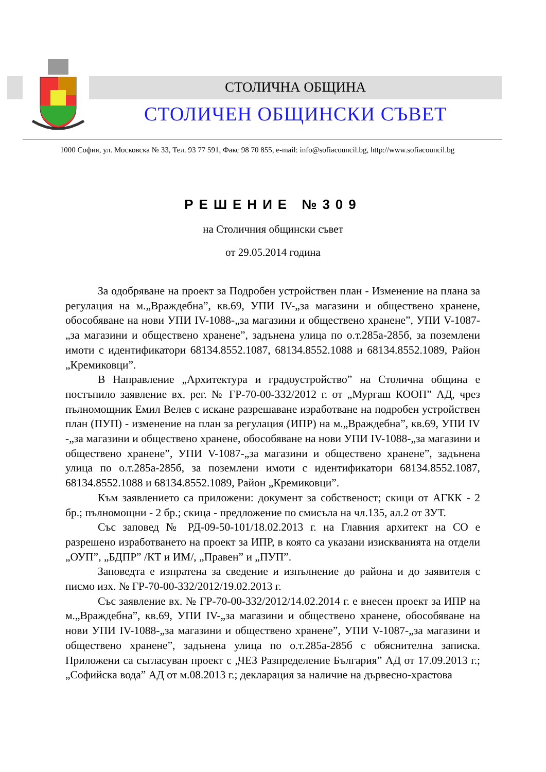СТОЛИЧНА ОБЩИНА
СТОЛИЧЕН ОБЩИНСКИ СЪВЕТ
1000 София, ул. Московска № 33, Тел. 93 77 591, Факс 98 70 855, e-mail: info@sofiacouncil.bg, http://www.sofiacouncil.bg
РЕШЕНИЕ №309
на Столичния общински съвет
от 29.05.2014 година
За одобряване на проект за Подробен устройствен план - Изменение на плана за регулация на м.„Враждебна”, кв.69, УПИ IV-„за магазини и обществено хранене, обособяване на нови УПИ IV-1088-„за магазини и обществено хранене”, УПИ V-1087-„за магазини и обществено хранене”, задънена улица по о.т.285а-285б, за поземлени имоти с идентификатори 68134.8552.1087, 68134.8552.1088 и 68134.8552.1089, Район „Кремиковци”.
В Направление „Архитектура и градоустройство” на Столична община е постъпило заявление вх. рег. № ГР-70-00-332/2012 г. от „Мургаш КООП” АД, чрез пълномощник Емил Велев с искане разрешаване изработване на подробен устройствен план (ПУП) - изменение на план за регулация (ИПР) на м.„Враждебна”, кв.69, УПИ IV -„за магазини и обществено хранене, обособяване на нови УПИ IV-1088-„за магазини и обществено хранене”, УПИ V-1087-„за магазини и обществено хранене”, задънена улица по о.т.285а-285б, за поземлени имоти с идентификатори 68134.8552.1087, 68134.8552.1088 и 68134.8552.1089, Район „Кремиковци”.
Към заявлението са приложени: документ за собственост; скици от АГКК - 2 бр.; пълномощни - 2 бр.; скица - предложение по смисъла на чл.135, ал.2 от ЗУТ.
Със заповед № РД-09-50-101/18.02.2013 г. на Главния архитект на СО е разрешено изработването на проект за ИПР, в която са указани изискванията на отдели „ОУП”, „БДПР” /КТ и ИМ/, „Правен” и „ПУП”.
Заповедта е изпратена за сведение и изпълнение до района и до заявителя с писмо изх. № ГР-70-00-332/2012/19.02.2013 г.
Със заявление вх. № ГР-70-00-332/2012/14.02.2014 г. е внесен проект за ИПР на м.„Враждебна”, кв.69, УПИ IV-„за магазини и обществено хранене, обособяване на нови УПИ IV-1088-„за магазини и обществено хранене”, УПИ V-1087-„за магазини и обществено хранене”, задънена улица по о.т.285а-285б с обяснителна записка. Приложени са съгласуван проект с „ЧЕЗ Разпределение България” АД от 17.09.2013 г.; „Софийска вода” АД от м.08.2013 г.; декларация за наличие на дървесно-храстова